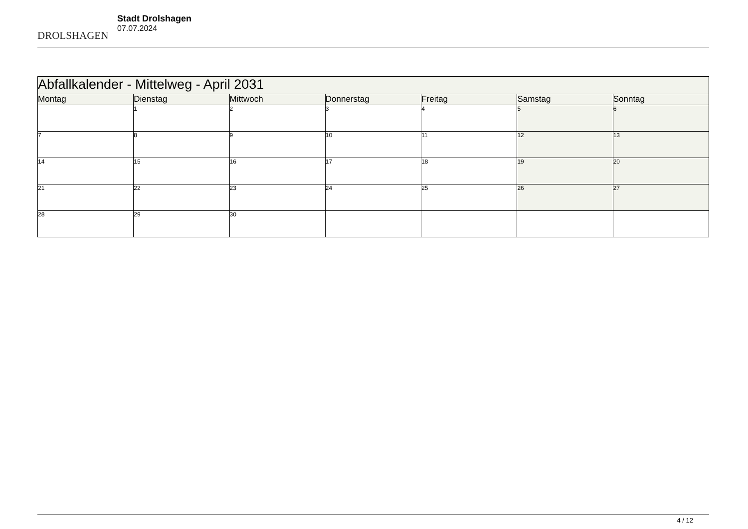DROLSHAGEN
Stadt Drolshagen
07.07.2024
| Abfallkalender - Mittelweg - April 2031 | | | | | | |
| Montag | Dienstag | Mittwoch | Donnerstag | Freitag | Samstag | Sonntag |
| | 1 | 2 | 3 | 4 | 5 | 6 |
| 7 | 8 | 9 | 10 | 11 | 12 | 13 |
| 14 | 15 | 16 | 17 | 18 | 19 | 20 |
| 21 | 22 | 23 | 24 | 25 | 26 | 27 |
| 28 | 29 | 30 | | | | |
4 / 12